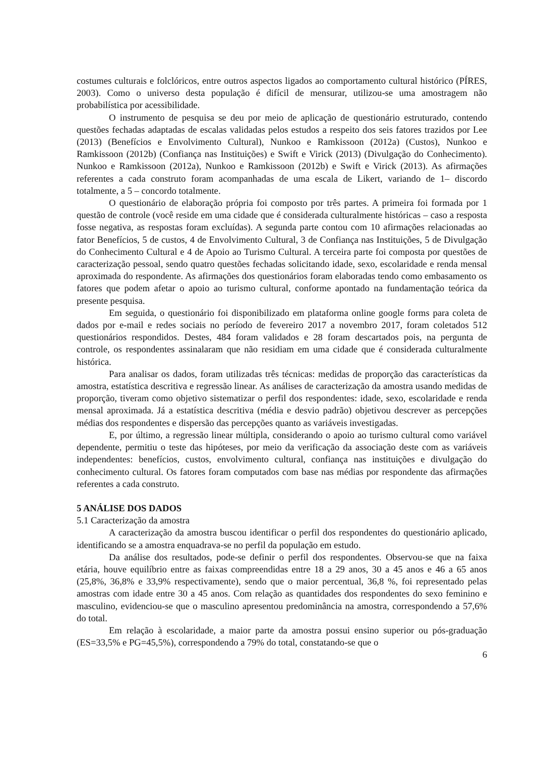costumes culturais e folclóricos, entre outros aspectos ligados ao comportamento cultural histórico (PÍRES, 2003). Como o universo desta população é difícil de mensurar, utilizou-se uma amostragem não probabilística por acessibilidade.
O instrumento de pesquisa se deu por meio de aplicação de questionário estruturado, contendo questões fechadas adaptadas de escalas validadas pelos estudos a respeito dos seis fatores trazidos por Lee (2013) (Benefícios e Envolvimento Cultural), Nunkoo e Ramkissoon (2012a) (Custos), Nunkoo e Ramkissoon (2012b) (Confiança nas Instituições) e Swift e Virick (2013) (Divulgação do Conhecimento). Nunkoo e Ramkissoon (2012a), Nunkoo e Ramkissoon (2012b) e Swift e Virick (2013). As afirmações referentes a cada construto foram acompanhadas de uma escala de Likert, variando de 1– discordo totalmente, a 5 – concordo totalmente.
O questionário de elaboração própria foi composto por três partes. A primeira foi formada por 1 questão de controle (você reside em uma cidade que é considerada culturalmente históricas – caso a resposta fosse negativa, as respostas foram excluídas). A segunda parte contou com 10 afirmações relacionadas ao fator Benefícios, 5 de custos, 4 de Envolvimento Cultural, 3 de Confiança nas Instituições, 5 de Divulgação do Conhecimento Cultural e 4 de Apoio ao Turismo Cultural. A terceira parte foi composta por questões de caracterização pessoal, sendo quatro questões fechadas solicitando idade, sexo, escolaridade e renda mensal aproximada do respondente. As afirmações dos questionários foram elaboradas tendo como embasamento os fatores que podem afetar o apoio ao turismo cultural, conforme apontado na fundamentação teórica da presente pesquisa.
Em seguida, o questionário foi disponibilizado em plataforma online google forms para coleta de dados por e-mail e redes sociais no período de fevereiro 2017 a novembro 2017, foram coletados 512 questionários respondidos. Destes, 484 foram validados e 28 foram descartados pois, na pergunta de controle, os respondentes assinalaram que não residiam em uma cidade que é considerada culturalmente histórica.
Para analisar os dados, foram utilizadas três técnicas: medidas de proporção das características da amostra, estatística descritiva e regressão linear. As análises de caracterização da amostra usando medidas de proporção, tiveram como objetivo sistematizar o perfil dos respondentes: idade, sexo, escolaridade e renda mensal aproximada. Já a estatística descritiva (média e desvio padrão) objetivou descrever as percepções médias dos respondentes e dispersão das percepções quanto as variáveis investigadas.
E, por último, a regressão linear múltipla, considerando o apoio ao turismo cultural como variável dependente, permitiu o teste das hipóteses, por meio da verificação da associação deste com as variáveis independentes: benefícios, custos, envolvimento cultural, confiança nas instituições e divulgação do conhecimento cultural. Os fatores foram computados com base nas médias por respondente das afirmações referentes a cada construto.
5 ANÁLISE DOS DADOS
5.1 Caracterização da amostra
A caracterização da amostra buscou identificar o perfil dos respondentes do questionário aplicado, identificando se a amostra enquadrava-se no perfil da população em estudo.
Da análise dos resultados, pode-se definir o perfil dos respondentes. Observou-se que na faixa etária, houve equilíbrio entre as faixas compreendidas entre 18 a 29 anos, 30 a 45 anos e 46 a 65 anos (25,8%, 36,8% e 33,9% respectivamente), sendo que o maior percentual, 36,8 %, foi representado pelas amostras com idade entre 30 a 45 anos. Com relação as quantidades dos respondentes do sexo feminino e masculino, evidenciou-se que o masculino apresentou predominância na amostra, correspondendo a 57,6% do total.
Em relação à escolaridade, a maior parte da amostra possui ensino superior ou pós-graduação (ES=33,5% e PG=45,5%), correspondendo a 79% do total, constatando-se que o
6